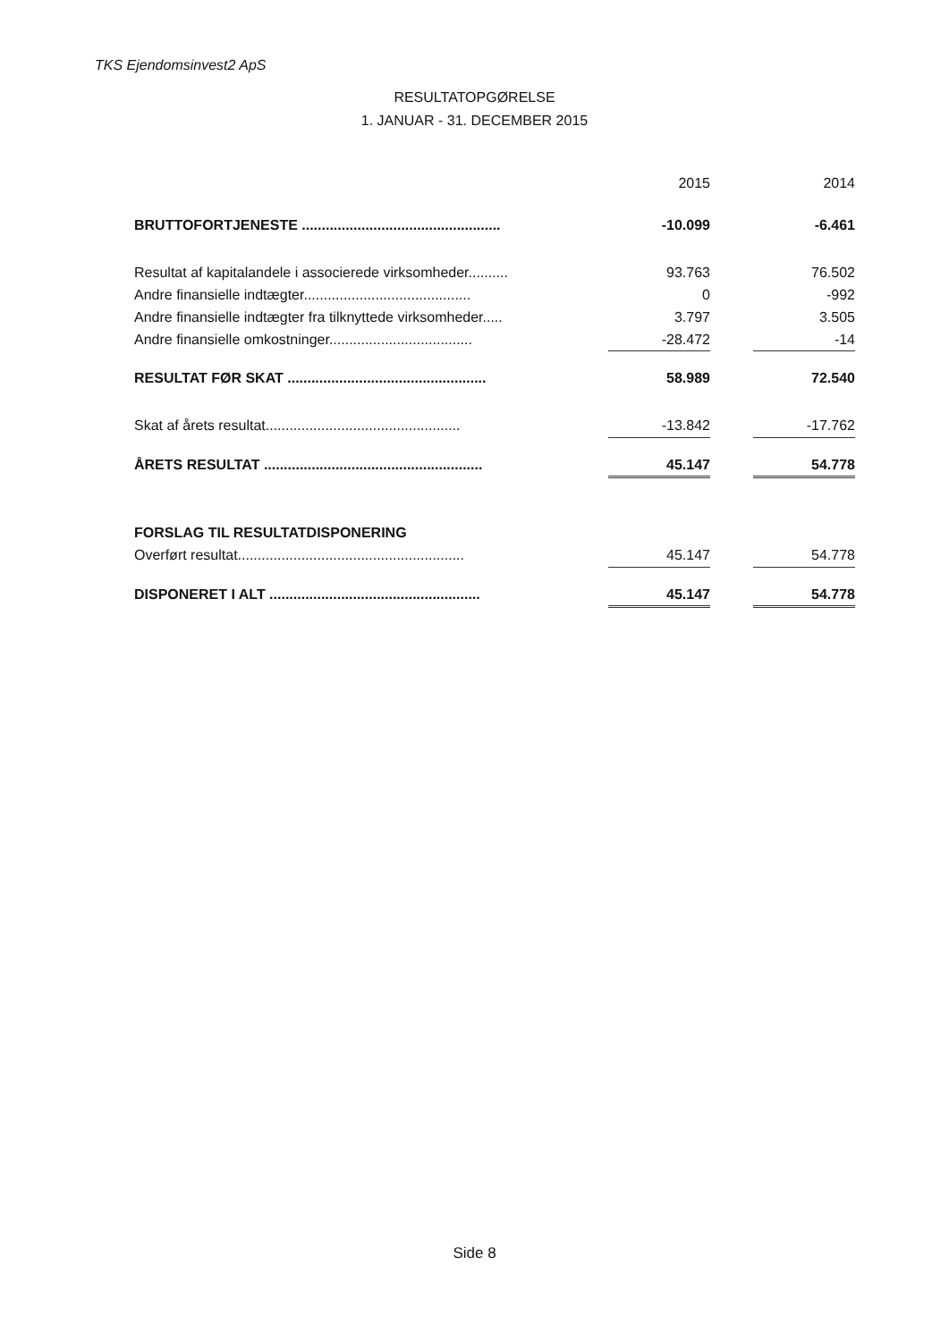TKS Ejendomsinvest2 ApS
RESULTATOPGØRELSE
1. JANUAR - 31. DECEMBER 2015
| | | 2015 | | 2014 |
| BRUTTOFORTJENESTE .................................................. | | -10.099 | | -6.461 |
| Resultat af kapitalandele i associerede virksomheder.......... | | 93.763 | | 76.502 |
| Andre finansielle indtægter.......................................... | | 0 | | -992 |
| Andre finansielle indtægter fra tilknyttede virksomheder..... | | 3.797 | | 3.505 |
| Andre finansielle omkostninger.................................... | | -28.472 | | -14 |
| RESULTAT FØR SKAT .................................................. | | 58.989 | | 72.540 |
| Skat af årets resultat................................................. | | -13.842 | | -17.762 |
| ÅRETS RESULTAT ....................................................... | | 45.147 | | 54.778 |
| FORSLAG TIL RESULTATDISPONERING | | | | |
| Overført resultat......................................................... | | 45.147 | | 54.778 |
| DISPONERET I ALT ..................................................... | | 45.147 | | 54.778 |
Side 8